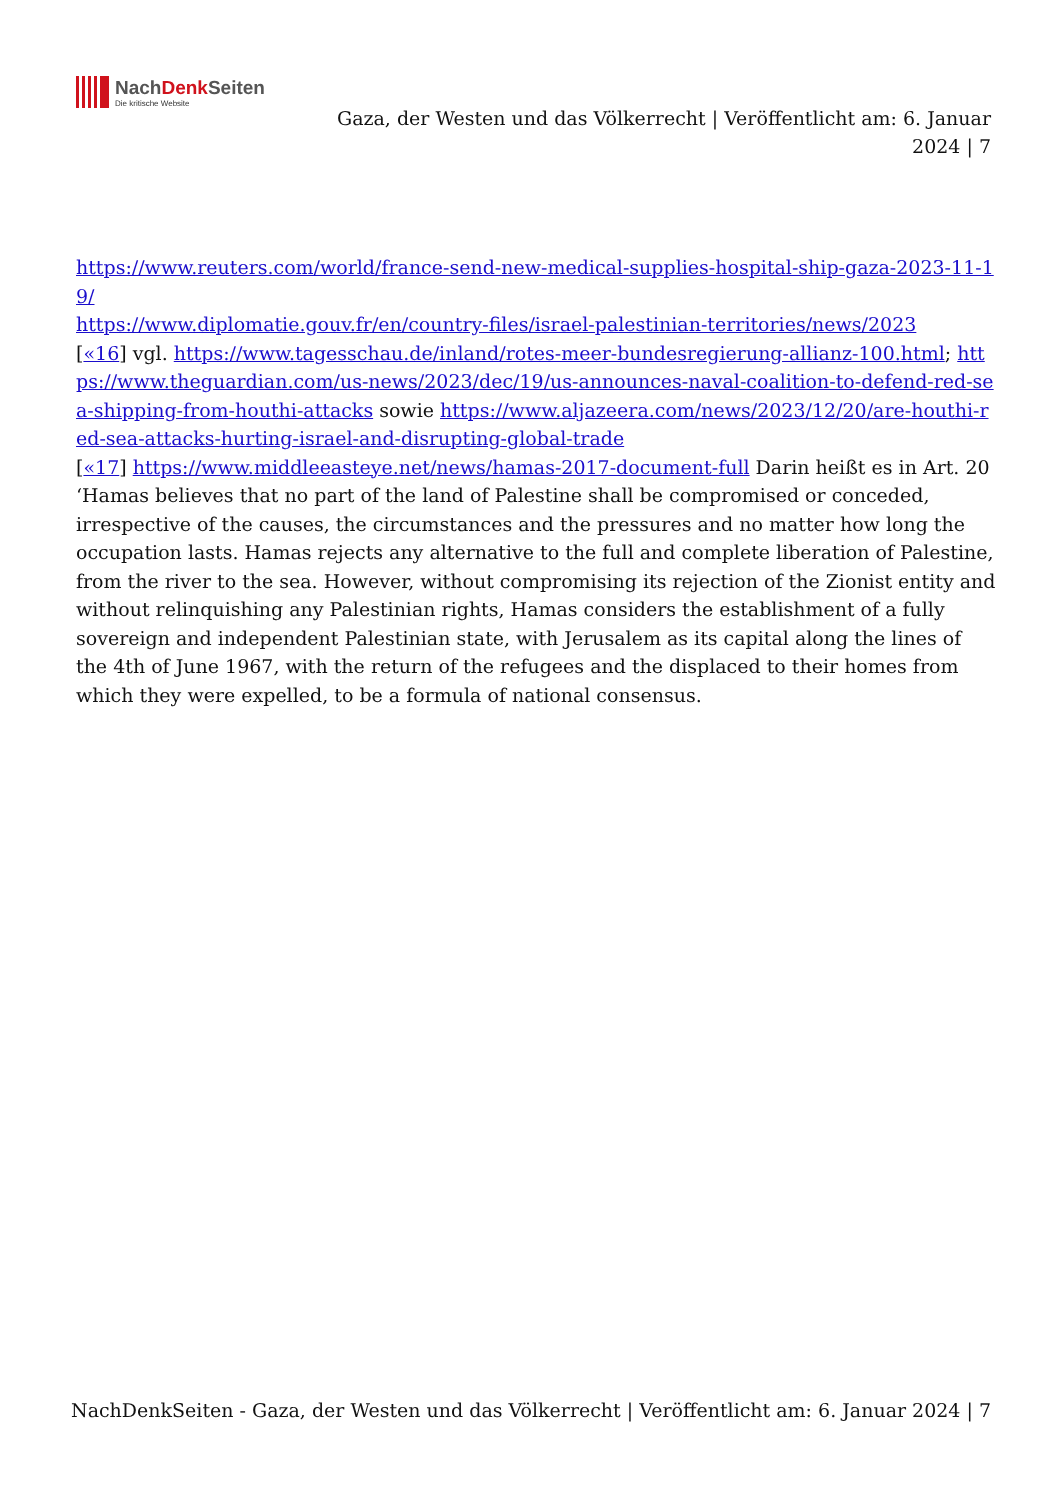NachDenk Seiten
Die kritische Website
Gaza, der Westen und das Völkerrecht | Veröffentlicht am: 6. Januar 2024 | 7
https://www.reuters.com/world/france-send-new-medical-supplies-hospital-ship-gaza-2023-11-19/
https://www.diplomatie.gouv.fr/en/country-files/israel-palestinian-territories/news/2023
[«16] vgl. https://www.tagesschau.de/inland/rotes-meer-bundesregierung-allianz-100.html; https://www.theguardian.com/us-news/2023/dec/19/us-announces-naval-coalition-to-defend-red-sea-shipping-from-houthi-attacks sowie https://www.aljazeera.com/news/2023/12/20/are-houthi-red-sea-attacks-hurting-israel-and-disrupting-global-trade
[«17] https://www.middleeasteye.net/news/hamas-2017-document-full Darin heißt es in Art. 20 ‘Hamas believes that no part of the land of Palestine shall be compromised or conceded, irrespective of the causes, the circumstances and the pressures and no matter how long the occupation lasts. Hamas rejects any alternative to the full and complete liberation of Palestine, from the river to the sea. However, without compromising its rejection of the Zionist entity and without relinquishing any Palestinian rights, Hamas considers the establishment of a fully sovereign and independent Palestinian state, with Jerusalem as its capital along the lines of the 4th of June 1967, with the return of the refugees and the displaced to their homes from which they were expelled, to be a formula of national consensus.
NachDenkSeiten - Gaza, der Westen und das Völkerrecht | Veröffentlicht am: 6. Januar 2024 | 7